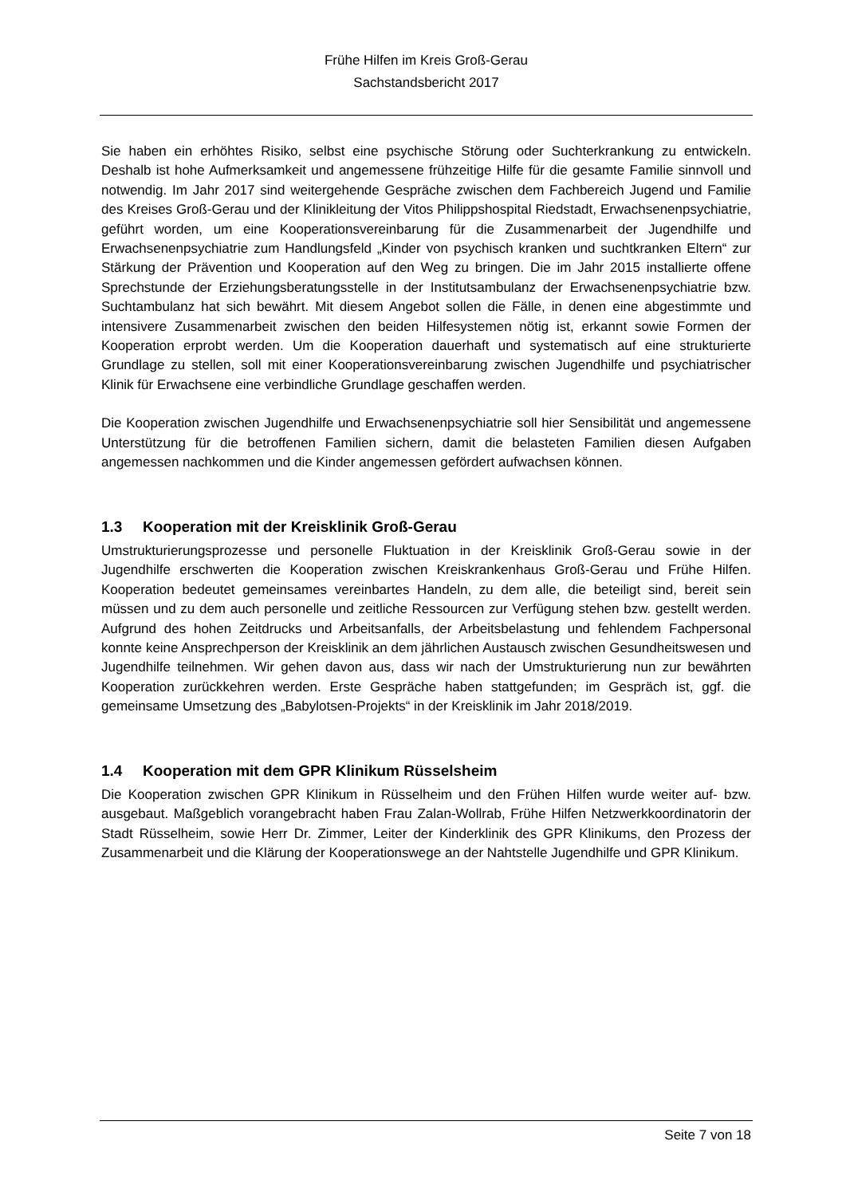Frühe Hilfen im Kreis Groß-Gerau
Sachstandsbericht 2017
Sie haben ein erhöhtes Risiko, selbst eine psychische Störung oder Suchterkrankung zu entwickeln. Deshalb ist hohe Aufmerksamkeit und angemessene frühzeitige Hilfe für die gesamte Familie sinnvoll und notwendig. Im Jahr 2017 sind weitergehende Gespräche zwischen dem Fachbereich Jugend und Familie des Kreises Groß-Gerau und der Klinikleitung der Vitos Philippshospital Riedstadt, Erwachsenenpsychiatrie, geführt worden, um eine Kooperationsvereinbarung für die Zusammenarbeit der Jugendhilfe und Erwachsenenpsychiatrie zum Handlungsfeld „Kinder von psychisch kranken und suchtkranken Eltern“ zur Stärkung der Prävention und Kooperation auf den Weg zu bringen. Die im Jahr 2015 installierte offene Sprechstunde der Erziehungsberatungsstelle in der Institutsambulanz der Erwachsenenpsychiatrie bzw. Suchtambulanz hat sich bewährt. Mit diesem Angebot sollen die Fälle, in denen eine abgestimmte und intensivere Zusammenarbeit zwischen den beiden Hilfesystemen nötig ist, erkannt sowie Formen der Kooperation erprobt werden. Um die Kooperation dauerhaft und systematisch auf eine strukturierte Grundlage zu stellen, soll mit einer Kooperationsvereinbarung zwischen Jugendhilfe und psychiatrischer Klinik für Erwachsene eine verbindliche Grundlage geschaffen werden.
Die Kooperation zwischen Jugendhilfe und Erwachsenenpsychiatrie soll hier Sensibilität und angemessene Unterstützung für die betroffenen Familien sichern, damit die belasteten Familien diesen Aufgaben angemessen nachkommen und die Kinder angemessen gefördert aufwachsen können.
1.3 Kooperation mit der Kreisklinik Groß-Gerau
Umstrukturierungsprozesse und personelle Fluktuation in der Kreisklinik Groß-Gerau sowie in der Jugendhilfe erschwerten die Kooperation zwischen Kreiskrankenhaus Groß-Gerau und Frühe Hilfen. Kooperation bedeutet gemeinsames vereinbartes Handeln, zu dem alle, die beteiligt sind, bereit sein müssen und zu dem auch personelle und zeitliche Ressourcen zur Verfügung stehen bzw. gestellt werden. Aufgrund des hohen Zeitdrucks und Arbeitsanfalls, der Arbeitsbelastung und fehlendem Fachpersonal konnte keine Ansprechperson der Kreisklinik an dem jährlichen Austausch zwischen Gesundheitswesen und Jugendhilfe teilnehmen. Wir gehen davon aus, dass wir nach der Umstrukturierung nun zur bewährten Kooperation zurückkehren werden. Erste Gespräche haben stattgefunden; im Gespräch ist, ggf. die gemeinsame Umsetzung des „Babylotsen-Projekts“ in der Kreisklinik im Jahr 2018/2019.
1.4 Kooperation mit dem GPR Klinikum Rüsselsheim
Die Kooperation zwischen GPR Klinikum in Rüsselheim und den Frühen Hilfen wurde weiter auf- bzw. ausgebaut. Maßgeblich vorangebracht haben Frau Zalan-Wollrab, Frühe Hilfen Netzwerkkoordinatorin der Stadt Rüsselheim, sowie Herr Dr. Zimmer, Leiter der Kinderklinik des GPR Klinikums, den Prozess der Zusammenarbeit und die Klärung der Kooperationswege an der Nahtstelle Jugendhilfe und GPR Klinikum.
Seite 7 von 18